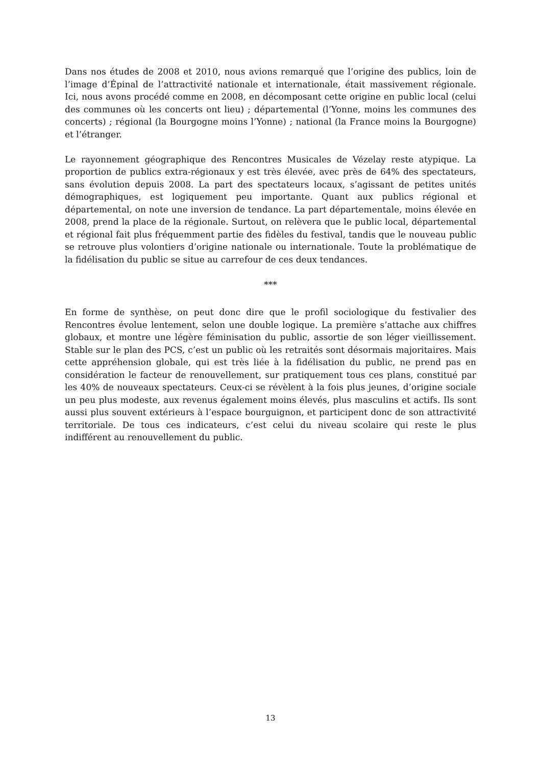Dans nos études de 2008 et 2010, nous avions remarqué que l’origine des publics, loin de l’image d’Épinal de l’attractivité nationale et internationale, était massivement régionale. Ici, nous avons procédé comme en 2008, en décomposant cette origine en public local (celui des communes où les concerts ont lieu) ; départemental (l’Yonne, moins les communes des concerts) ; régional (la Bourgogne moins l’Yonne) ; national (la France moins la Bourgogne) et l’étranger.
Le rayonnement géographique des Rencontres Musicales de Vézelay reste atypique. La proportion de publics extra-régionaux y est très élevée, avec près de 64% des spectateurs, sans évolution depuis 2008. La part des spectateurs locaux, s’agissant de petites unités démographiques, est logiquement peu importante. Quant aux publics régional et départemental, on note une inversion de tendance. La part départementale, moins élevée en 2008, prend la place de la régionale. Surtout, on relèvera que le public local, départemental et régional fait plus fréquemment partie des fidèles du festival, tandis que le nouveau public se retrouve plus volontiers d’origine nationale ou internationale. Toute la problématique de la fidélisation du public se situe au carrefour de ces deux tendances.
***
En forme de synthèse, on peut donc dire que le profil sociologique du festivalier des Rencontres évolue lentement, selon une double logique. La première s’attache aux chiffres globaux, et montre une légère féminisation du public, assortie de son léger vieillissement. Stable sur le plan des PCS, c’est un public où les retraités sont désormais majoritaires. Mais cette appréhension globale, qui est très liée à la fidélisation du public, ne prend pas en considération le facteur de renouvellement, sur pratiquement tous ces plans, constitué par les 40% de nouveaux spectateurs. Ceux-ci se révèlent à la fois plus jeunes, d’origine sociale un peu plus modeste, aux revenus également moins élevés, plus masculins et actifs. Ils sont aussi plus souvent extérieurs à l’espace bourguignon, et participent donc de son attractivité territoriale. De tous ces indicateurs, c’est celui du niveau scolaire qui reste le plus indifférent au renouvellement du public.
13